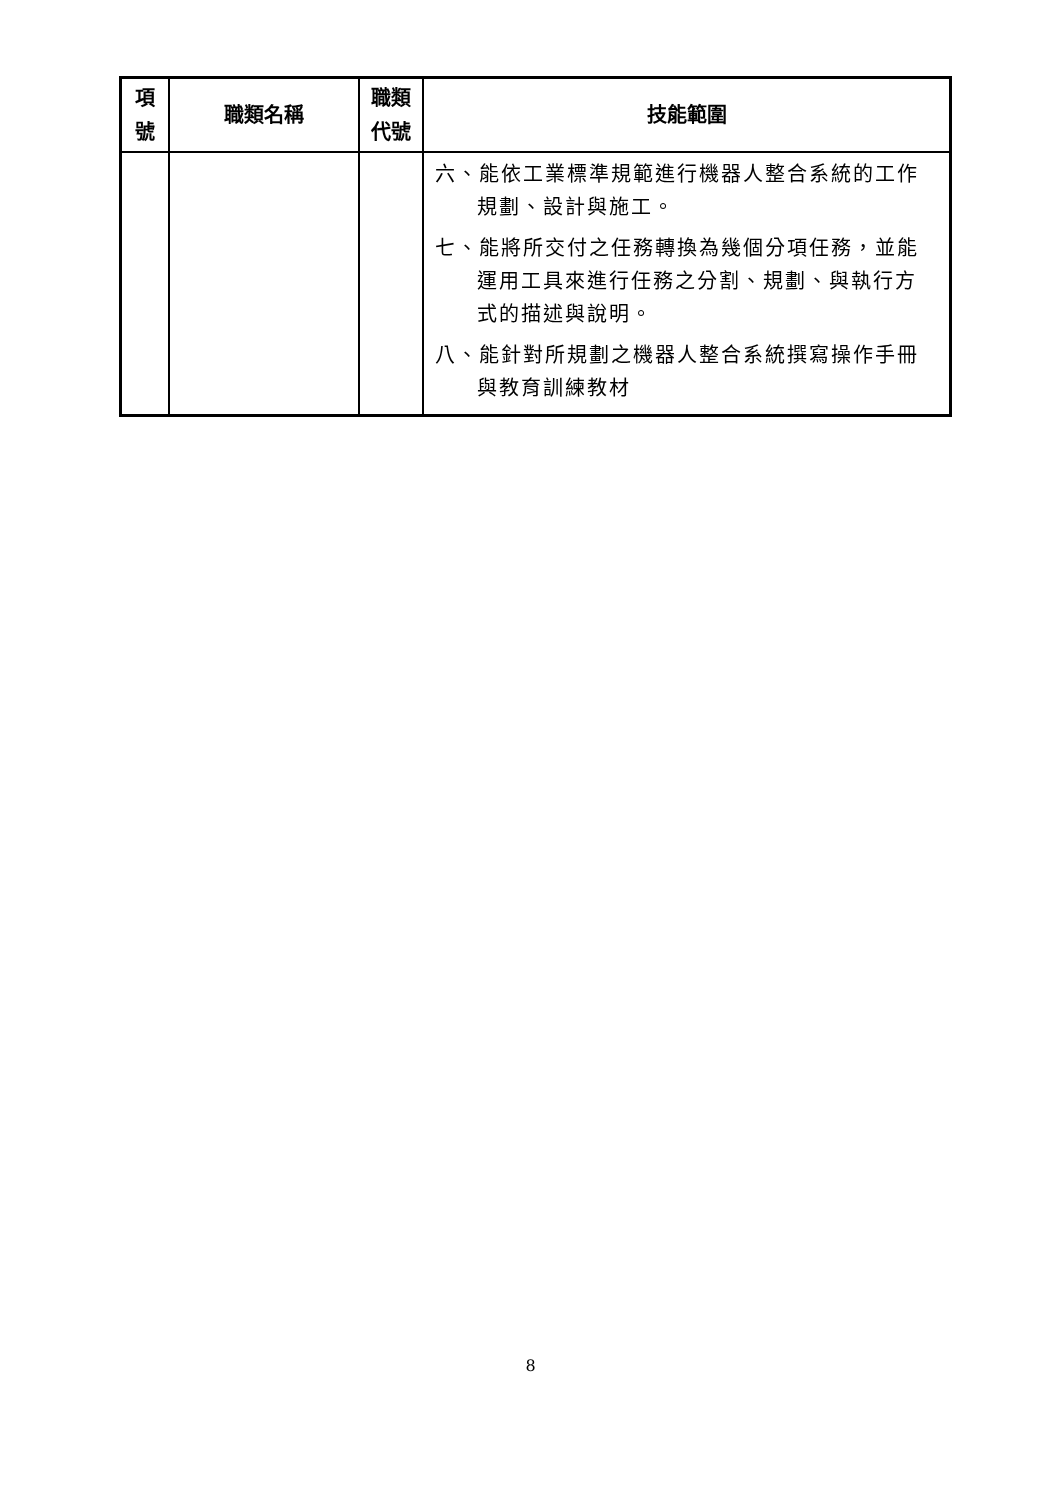| 項 號 | 職類名稱 | 職類 代號 | 技能範圍 |
| --- | --- | --- | --- |
| | | | 六、能依工業標準規範進行機器人整合系統的工作規劃、設計與施工。 七、能將所交付之任務轉換為幾個分項任務，並能運用工具來進行任務之分割、規劃、與執行方式的描述與說明。 八、能針對所規劃之機器人整合系統撰寫操作手冊與教育訓練教材 |
8